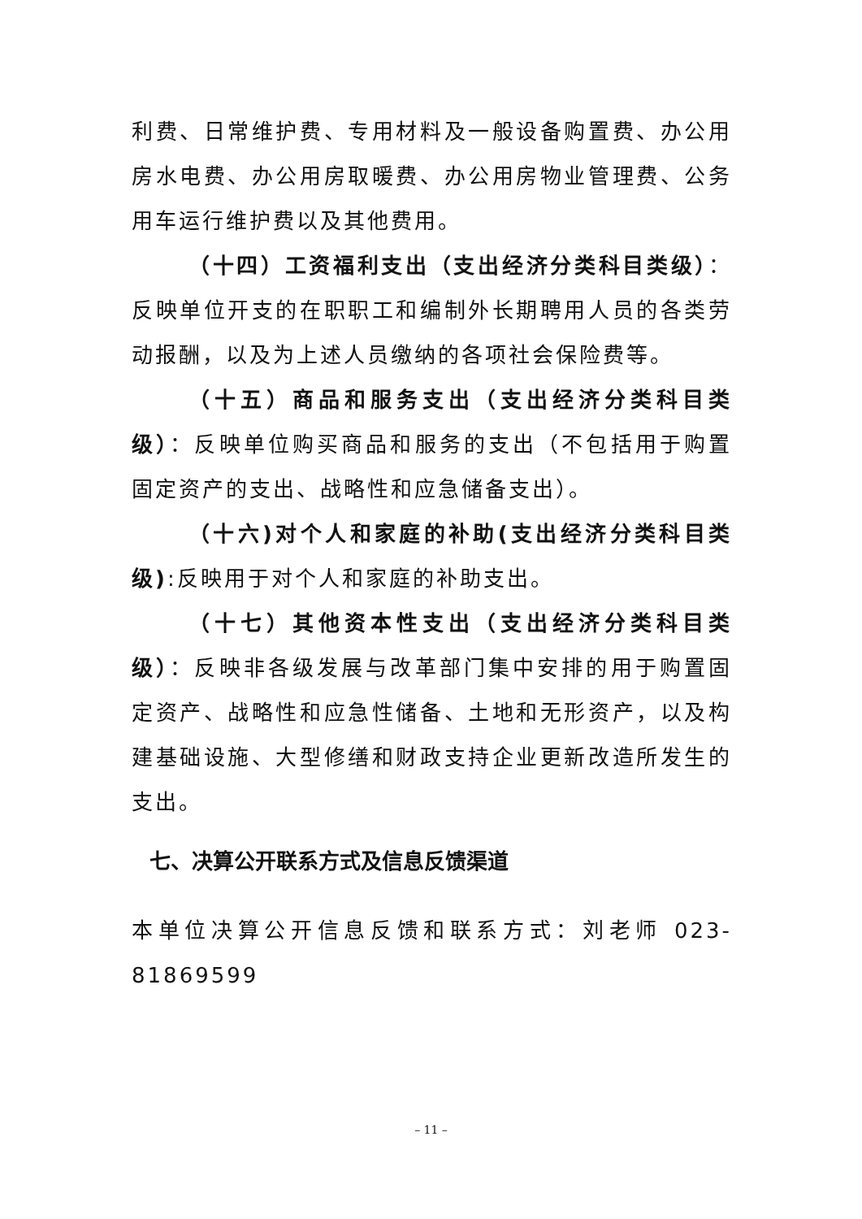利费、日常维护费、专用材料及一般设备购置费、办公用房水电费、办公用房取暖费、办公用房物业管理费、公务用车运行维护费以及其他费用。
（十四）工资福利支出（支出经济分类科目类级）：反映单位开支的在职职工和编制外长期聘用人员的各类劳动报酬，以及为上述人员缴纳的各项社会保险费等。
（十五）商品和服务支出（支出经济分类科目类级）：反映单位购买商品和服务的支出（不包括用于购置固定资产的支出、战略性和应急储备支出）。
（十六)对个人和家庭的补助(支出经济分类科目类级):反映用于对个人和家庭的补助支出。
（十七）其他资本性支出（支出经济分类科目类级）：反映非各级发展与改革部门集中安排的用于购置固定资产、战略性和应急性储备、土地和无形资产，以及构建基础设施、大型修缮和财政支持企业更新改造所发生的支出。
七、决算公开联系方式及信息反馈渠道
本单位决算公开信息反馈和联系方式：刘老师 023-81869599
– 11 –